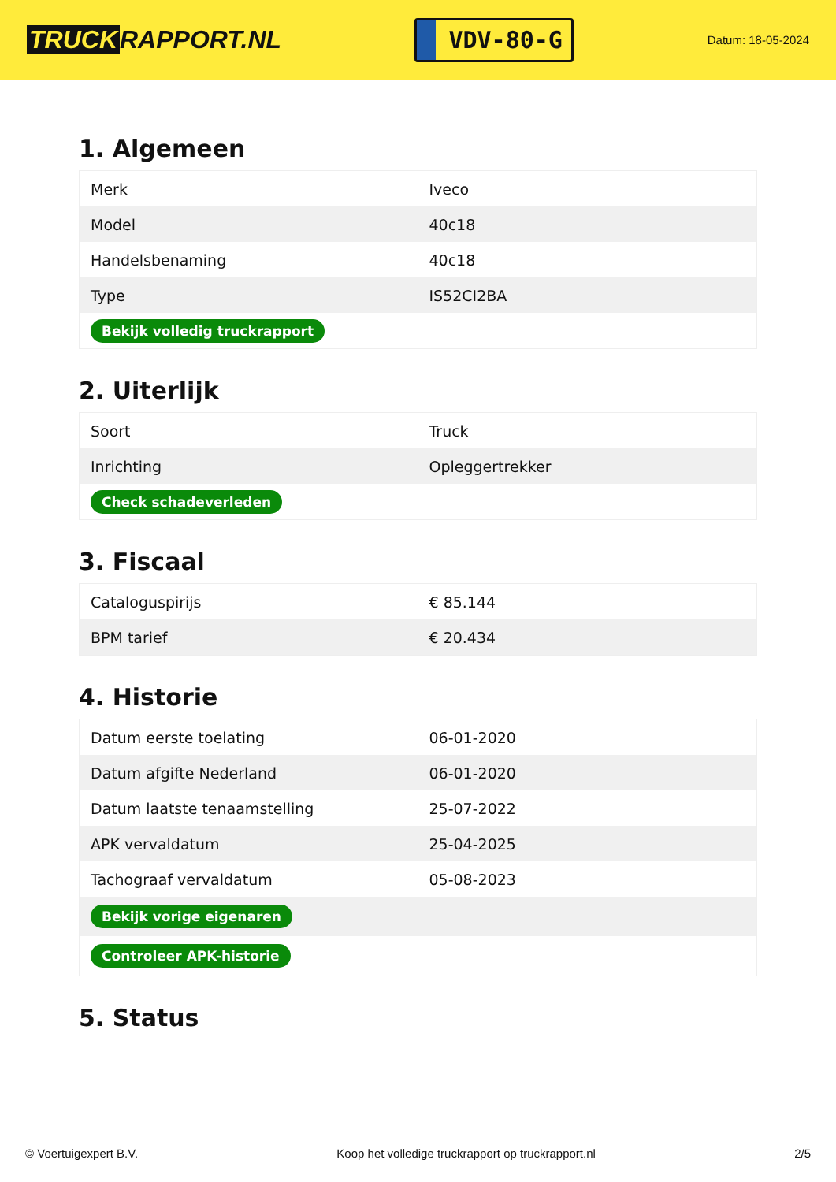TRUCK RAPPORT.NL
VDV-80-G
Datum: 18-05-2024
1. Algemeen
| Merk | Iveco |
| Model | 40c18 |
| Handelsbenaming | 40c18 |
| Type | IS52CI2BA |
| Bekijk volledig truckrapport | |
2. Uiterlijk
| Soort | Truck |
| Inrichting | Opleggertrekker |
| Check schadeverleden | |
3. Fiscaal
| Cataloguspirijs | € 85.144 |
| BPM tarief | € 20.434 |
4. Historie
| Datum eerste toelating | 06-01-2020 |
| Datum afgifte Nederland | 06-01-2020 |
| Datum laatste tenaamstelling | 25-07-2022 |
| APK vervaldatum | 25-04-2025 |
| Tachograaf vervaldatum | 05-08-2023 |
| Bekijk vorige eigenaren | |
| Controleer APK-historie | |
5. Status
© Voertuigexpert B.V. Koop het volledige truckrapport op truckrapport.nl 2/5